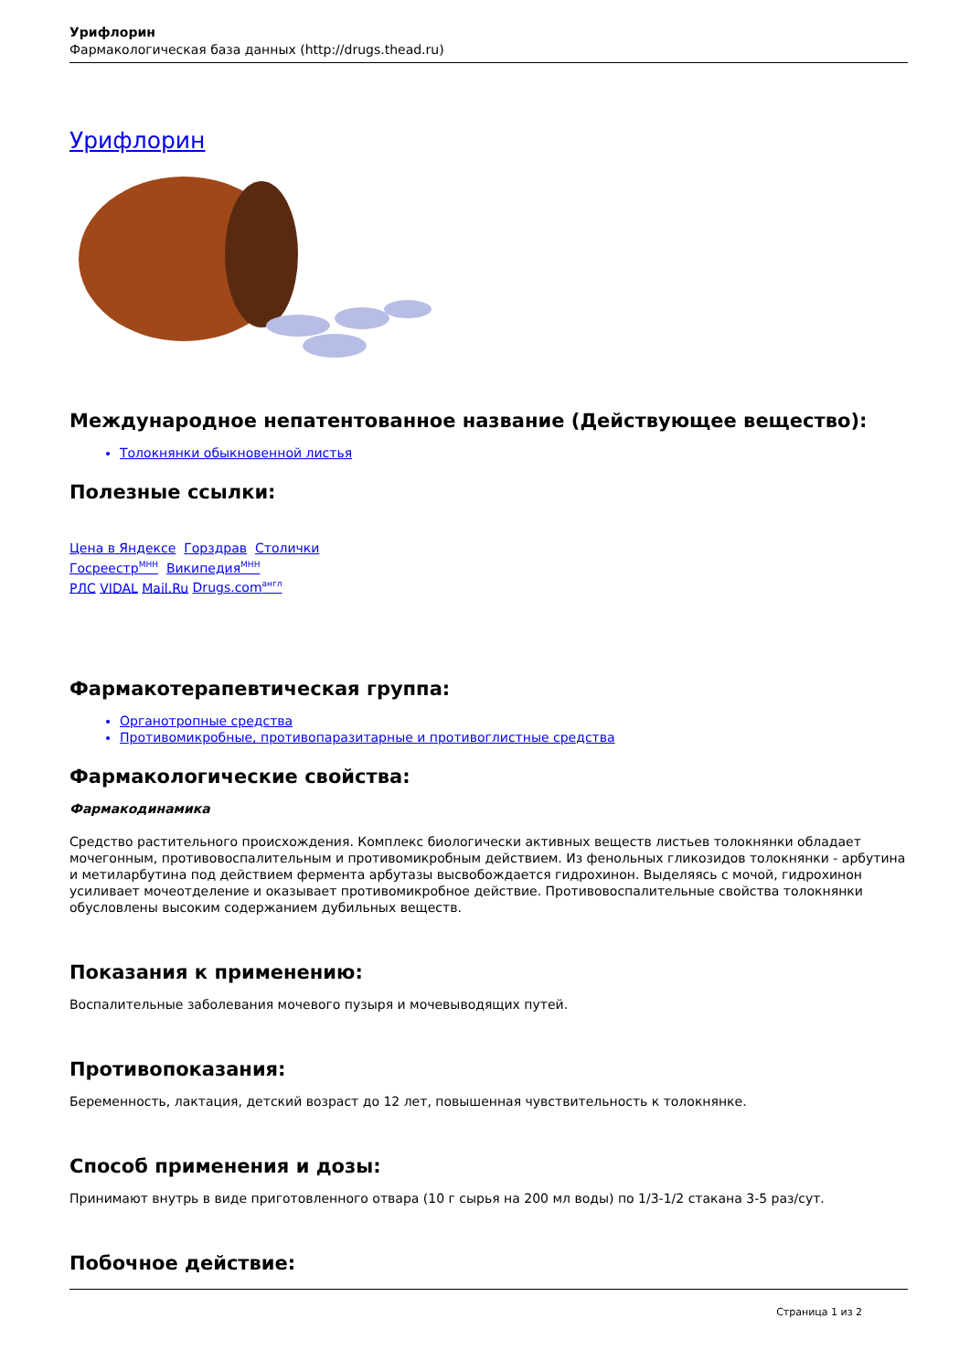Урифлорин
Фармакологическая база данных (http://drugs.thead.ru)
Урифлорин
Международное непатентованное название (Действующее вещество):
Толокнянки обыкновенной листья
Полезные ссылки:
Цена в Яндексе Горздрав Столички
Госреестр<sup>МНН</sup> Википедия<sup>МНН</sup>
РЛС VIDAL Mail.Ru Drugs.com<sup>англ</sup>
Фармакотерапевтическая группа:
Органотропные средства
Противомикробные, противопаразитарные и противоглистные средства
Фармакологические свойства:
Фармакодинамика
Средство растительного происхождения. Комплекс биологически активных веществ листьев толокнянки обладает мочегонным, противовоспалительным и противомикробным действием. Из фенольных гликозидов толокнянки - арбутина и метиларбутина под действием фермента арбутазы высвобождается гидрохинон. Выделяясь с мочой, гидрохинон усиливает мочеотделение и оказывает противомикробное действие. Противовоспалительные свойства толокнянки обусловлены высоким содержанием дубильных веществ.
Показания к применению:
Воспалительные заболевания мочевого пузыря и мочевыводящих путей.
Противопоказания:
Беременность, лактация, детский возраст до 12 лет, повышенная чувствительность к толокнянке.
Способ применения и дозы:
Принимают внутрь в виде приготовленного отвара (10 г сырья на 200 мл воды) по 1/3-1/2 стакана 3-5 раз/сут.
Побочное действие:
Страница 1 из 2